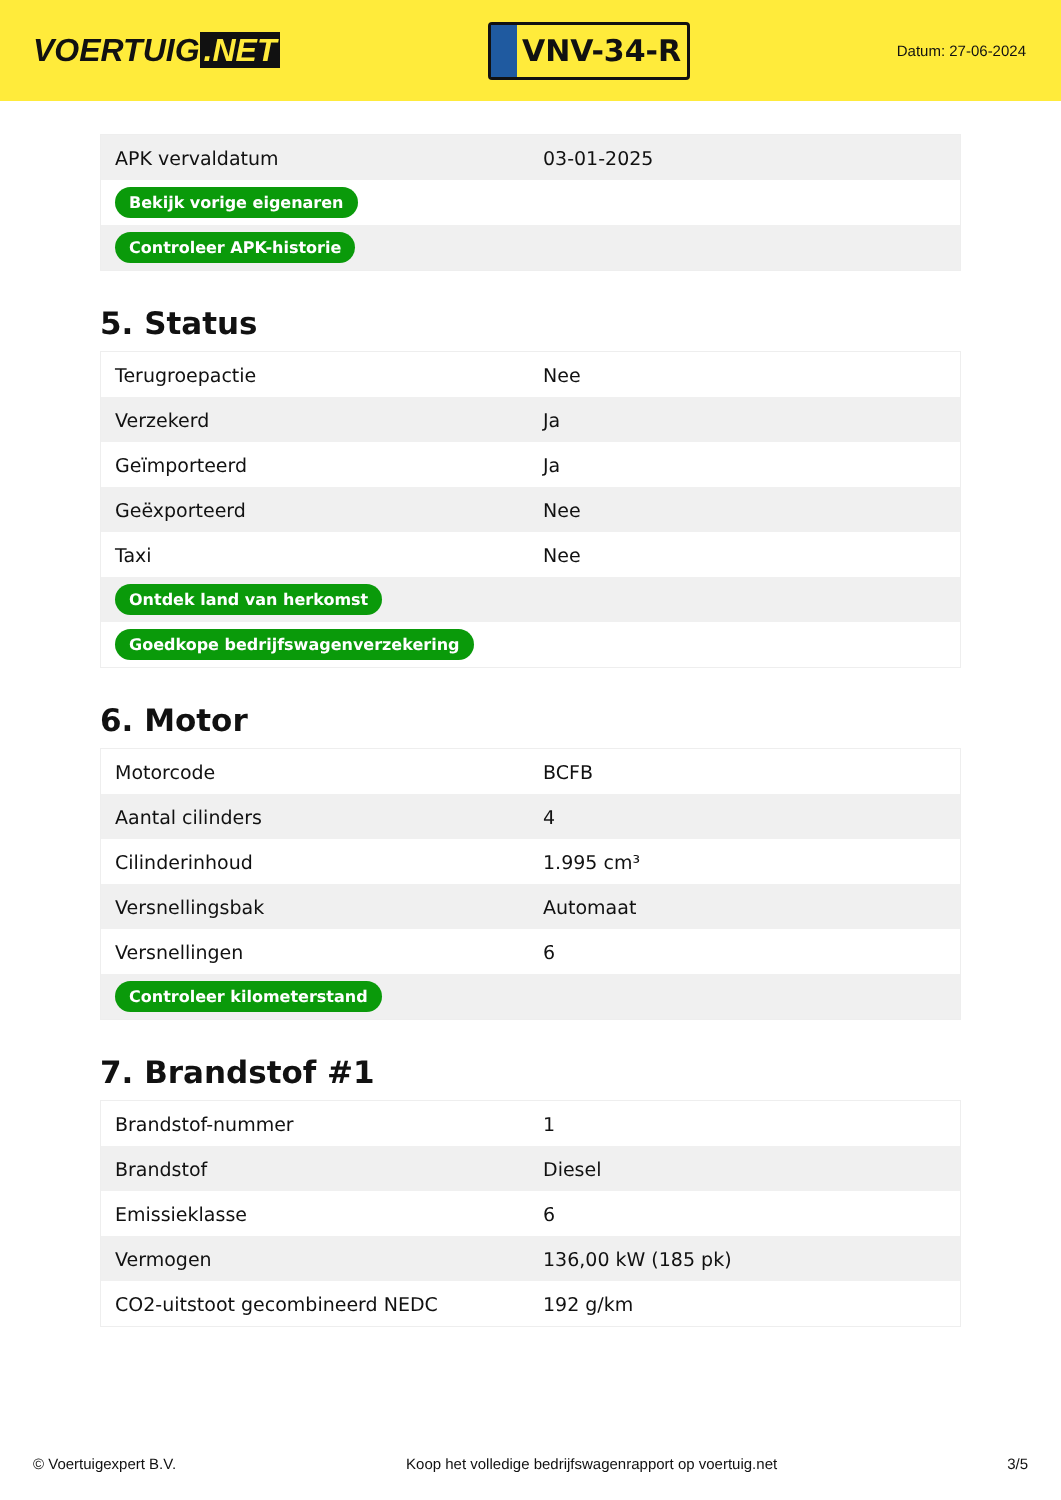VOERTUIG.NET
VNV-34-R
Datum: 27-06-2024
| APK vervaldatum | 03-01-2025 |
| Bekijk vorige eigenaren | |
| Controleer APK-historie | |
5. Status
| Terugroepactie | Nee |
| Verzekerd | Ja |
| Geïmporteerd | Ja |
| Geëxporteerd | Nee |
| Taxi | Nee |
| Ontdek land van herkomst | |
| Goedkope bedrijfswagenverzekering | |
6. Motor
| Motorcode | BCFB |
| Aantal cilinders | 4 |
| Cilinderinhoud | 1.995 cm³ |
| Versnellingsbak | Automaat |
| Versnellingen | 6 |
| Controleer kilometerstand | |
7. Brandstof #1
| Brandstof-nummer | 1 |
| Brandstof | Diesel |
| Emissieklasse | 6 |
| Vermogen | 136,00 kW (185 pk) |
| CO2-uitstoot gecombineerd NEDC | 192 g/km |
© Voertuigexpert B.V. Koop het volledige bedrijfswagenrapport op voertuig.net 3/5